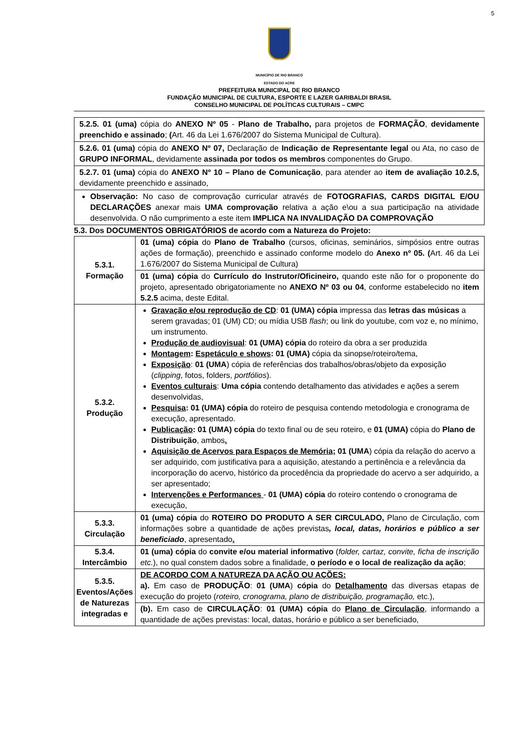5
MUNICÍPIO DE RIO BRANCO
ESTADO DO ACRE
PREFEITURA MUNICIPAL DE RIO BRANCO
FUNDAÇÃO MUNICIPAL DE CULTURA, ESPORTE E LAZER GARIBALDI BRASIL
CONSELHO MUNICIPAL DE POLÍTICAS CULTURAIS – CMPC
5.2.5. 01 (uma) cópia do ANEXO Nº 05 - Plano de Trabalho, para projetos de FORMAÇÃO, devidamente preenchido e assinado; (Art. 46 da Lei 1.676/2007 do Sistema Municipal de Cultura).
5.2.6. 01 (uma) cópia do ANEXO Nº 07, Declaração de Indicação de Representante legal ou Ata, no caso de GRUPO INFORMAL, devidamente assinada por todos os membros componentes do Grupo.
5.2.7. 01 (uma) cópia do ANEXO Nº 10 – Plano de Comunicação, para atender ao item de avaliação 10.2.5, devidamente preenchido e assinado,
Observação: No caso de comprovação curricular através de FOTOGRAFIAS, CARDS DIGITAL E/OU DECLARAÇÕES anexar mais UMA comprovação relativa a ação e\ou a sua participação na atividade desenvolvida. O não cumprimento a este item IMPLICA NA INVALIDAÇÃO DA COMPROVAÇÃO
5.3. Dos DOCUMENTOS OBRIGATÓRIOS de acordo com a Natureza do Projeto:
| 5.3.1. Formação | 01 (uma) cópia do Plano de Trabalho (cursos, oficinas, seminários, simpósios entre outras ações de formação), preenchido e assinado conforme modelo do Anexo nº 05. ( Art. 46 da Lei 1.676/2007 do Sistema Municipal de Cultura) |
| | 01 (uma) cópia do Currículo do Instrutor/Oficineiro, quando este não for o proponente do projeto, apresentado obrigatoriamente no ANEXO Nº 03 ou 04 , conforme estabelecido no item 5.2.5 acima, deste Edital. |
| 5.3.2. Produção | Gravação e/ou reprodução de CD : 01 (UMA) cópia impressa das letras das músicas a serem gravadas; 01 (UM) CD; ou mídia USB flash ; ou link do youtube, com voz e, no mínimo, um instrumento. Produção de audiovisual : 01 (UMA) cópia do roteiro da obra a ser produzida Montagem : Espetáculo e shows : 01 (UMA) cópia da sinopse/roteiro/tema, Exposição : 01 (UMA ) cópia de referências dos trabalhos/obras/objeto da exposição ( clipping , fotos, folders, portfólios ). Eventos culturais : Uma cópia contendo detalhamento das atividades e ações a serem desenvolvidas, Pesquisa : 01 (UMA) cópia do roteiro de pesquisa contendo metodologia e cronograma de execução, apresentado. Publicação : 01 (UMA) cópia do texto final ou de seu roteiro, e 01 (UMA) cópia do Plano de Distribuição , ambos . Aquisição de Acervos para Espaços de Memória; 01 (UMA ) cópia da relação do acervo a ser adquirido, com justificativa para a aquisição, atestando a pertinência e a relevância da incorporação do acervo, histórico da procedência da propriedade do acervo a ser adquirido, a ser apresentado; Intervenções e Performances - 01 (UMA) cópia do roteiro contendo o cronograma de execução, |
| 5.3.3. Circulação | 01 (uma) cópia do ROTEIRO DO PRODUTO A SER CIRCULADO, Plano de Circulação, com informações sobre a quantidade de ações previstas , local, datas, horários e público a ser beneficiado , apresentado . |
| 5.3.4. Intercâmbio | 01 (uma) cópia do convite e/ou material informativo ( folder, cartaz, convite, ficha de inscrição etc. ), no qual constem dados sobre a finalidade, o período e o local de realização da ação ; |
| 5.3.5. Eventos/Ações de Naturezas integradas e | DE ACORDO COM A NATUREZA DA AÇÃO OU AÇÕES: a). Em caso de PRODUÇÃO : 01 (UMA ) cópia do Detalhamento das diversas etapas de execução do projeto ( roteiro, cronograma, plano de distribuição, programação, etc.), |
| | (b). Em caso de CIRCULAÇÃO : 01 (UMA) cópia do Plano de Circulação , informando a quantidade de ações previstas: local, datas, horário e público a ser beneficiado, |